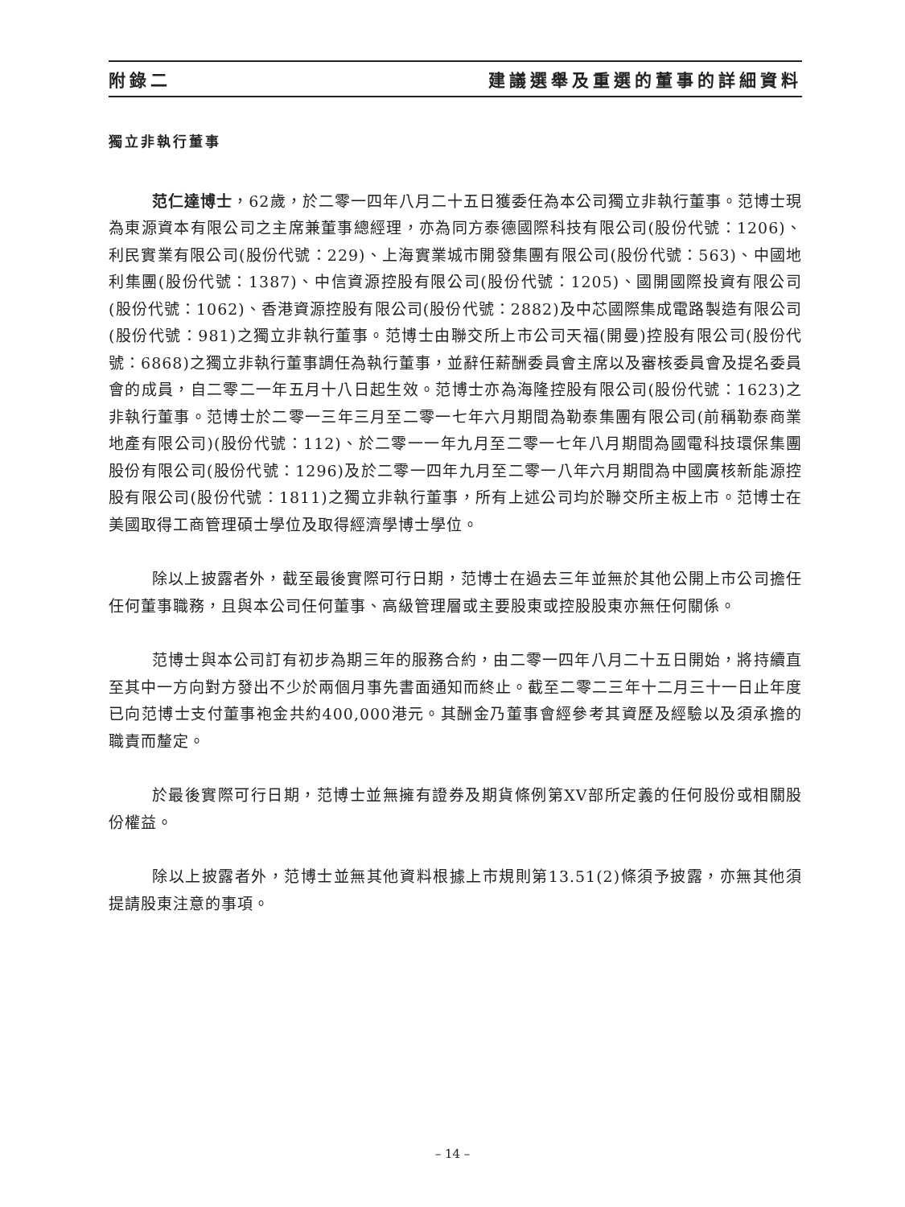附錄二 建議選舉及重選的董事的詳細資料
獨立非執行董事
范仁達博士，62歲，於二零一四年八月二十五日獲委任為本公司獨立非執行董事。范博士現為東源資本有限公司之主席兼董事總經理，亦為同方泰德國際科技有限公司(股份代號：1206)、利民實業有限公司(股份代號：229)、上海實業城市開發集團有限公司(股份代號：563)、中國地利集團(股份代號：1387)、中信資源控股有限公司(股份代號：1205)、國開國際投資有限公司(股份代號：1062)、香港資源控股有限公司(股份代號：2882)及中芯國際集成電路製造有限公司(股份代號：981)之獨立非執行董事。范博士由聯交所上市公司天福(開曼)控股有限公司(股份代號：6868)之獨立非執行董事調任為執行董事，並辭任薪酬委員會主席以及審核委員會及提名委員會的成員，自二零二一年五月十八日起生效。范博士亦為海隆控股有限公司(股份代號：1623)之非執行董事。范博士於二零一三年三月至二零一七年六月期間為勒泰集團有限公司(前稱勒泰商業地產有限公司)(股份代號：112)、於二零一一年九月至二零一七年八月期間為國電科技環保集團股份有限公司(股份代號：1296)及於二零一四年九月至二零一八年六月期間為中國廣核新能源控股有限公司(股份代號：1811)之獨立非執行董事，所有上述公司均於聯交所主板上市。范博士在美國取得工商管理碩士學位及取得經濟學博士學位。
除以上披露者外，截至最後實際可行日期，范博士在過去三年並無於其他公開上市公司擔任任何董事職務，且與本公司任何董事、高級管理層或主要股東或控股股東亦無任何關係。
范博士與本公司訂有初步為期三年的服務合約，由二零一四年八月二十五日開始，將持續直至其中一方向對方發出不少於兩個月事先書面通知而終止。截至二零二三年十二月三十一日止年度已向范博士支付董事袍金共約400,000港元。其酬金乃董事會經參考其資歷及經驗以及須承擔的職責而釐定。
於最後實際可行日期，范博士並無擁有證券及期貨條例第XV部所定義的任何股份或相關股份權益。
除以上披露者外，范博士並無其他資料根據上市規則第13.51(2)條須予披露，亦無其他須提請股東注意的事項。
– 14 –